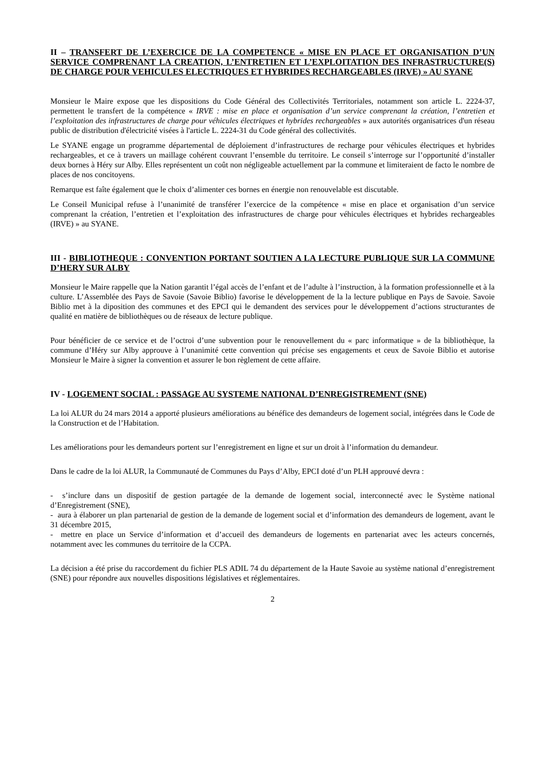II – TRANSFERT DE L’EXERCICE DE LA COMPETENCE « MISE EN PLACE ET ORGANISATION D’UN SERVICE COMPRENANT LA CREATION, L’ENTRETIEN ET L’EXPLOITATION DES INFRASTRUCTURE(S) DE CHARGE POUR VEHICULES ELECTRIQUES ET HYBRIDES RECHARGEABLES (IRVE) » AU SYANE
Monsieur le Maire expose que les dispositions du Code Général des Collectivités Territoriales, notamment son article L. 2224-37, permettent le transfert de la compétence « IRVE : mise en place et organisation d’un service comprenant la création, l’entretien et l’exploitation des infrastructures de charge pour véhicules électriques et hybrides rechargeables » aux autorités organisatrices d'un réseau public de distribution d'électricité visées à l'article L. 2224-31 du Code général des collectivités.
Le SYANE engage un programme départemental de déploiement d’infrastructures de recharge pour véhicules électriques et hybrides rechargeables, et ce à travers un maillage cohérent couvrant l’ensemble du territoire. Le conseil s’interroge sur l’opportunité d’installer deux bornes à Héry sur Alby. Elles représentent un coût non négligeable actuellement par la commune et limiteraient de facto le nombre de places de nos concitoyens.
Remarque est faîte également que le choix d’alimenter ces bornes en énergie non renouvelable est discutable.
Le Conseil Municipal refuse à l’unanimité de transférer l’exercice de la compétence « mise en place et organisation d’un service comprenant la création, l’entretien et l’exploitation des infrastructures de charge pour véhicules électriques et hybrides rechargeables (IRVE) » au SYANE.
III - BIBLIOTHEQUE : CONVENTION PORTANT SOUTIEN A LA LECTURE PUBLIQUE SUR LA COMMUNE D’HERY SUR ALBY
Monsieur le Maire rappelle que la Nation garantit l’égal accès de l’enfant et de l’adulte à l’instruction, à la formation professionnelle et à la culture. L’Assemblée des Pays de Savoie (Savoie Biblio) favorise le développement de la la lecture publique en Pays de Savoie. Savoie Biblio met à la diposition des communes et des EPCI qui le demandent des services pour le développement d’actions structurantes de qualité en matière de bibliothèques ou de réseaux de lecture publique.
Pour bénéficier de ce service et de l’octroi d’une subvention pour le renouvellement du « parc informatique » de la bibliothèque, la commune d’Héry sur Alby approuve à l’unanimité cette convention qui précise ses engagements et ceux de Savoie Biblio et autorise Monsieur le Maire à signer la convention et assurer le bon règlement de cette affaire.
IV - LOGEMENT SOCIAL : PASSAGE AU SYSTEME NATIONAL D’ENREGISTREMENT (SNE)
La loi ALUR du 24 mars 2014 a apporté plusieurs améliorations au bénéfice des demandeurs de logement social, intégrées dans le Code de la Construction et de l’Habitation.
Les améliorations pour les demandeurs portent sur l’enregistrement en ligne et sur un droit à l’information du demandeur.
Dans le cadre de la loi ALUR, la Communauté de Communes du Pays d’Alby, EPCI doté d’un PLH approuvé devra :
- s’inclure dans un dispositif de gestion partagée de la demande de logement social, interconnecté avec le Système national d’Enregistrement (SNE),
- aura à élaborer un plan partenarial de gestion de la demande de logement social et d’information des demandeurs de logement, avant le 31 décembre 2015,
- mettre en place un Service d’information et d’accueil des demandeurs de logements en partenariat avec les acteurs concernés, notamment avec les communes du territoire de la CCPA.
La décision a été prise du raccordement du fichier PLS ADIL 74 du département de la Haute Savoie au système national d’enregistrement (SNE) pour répondre aux nouvelles dispositions législatives et réglementaires.
2